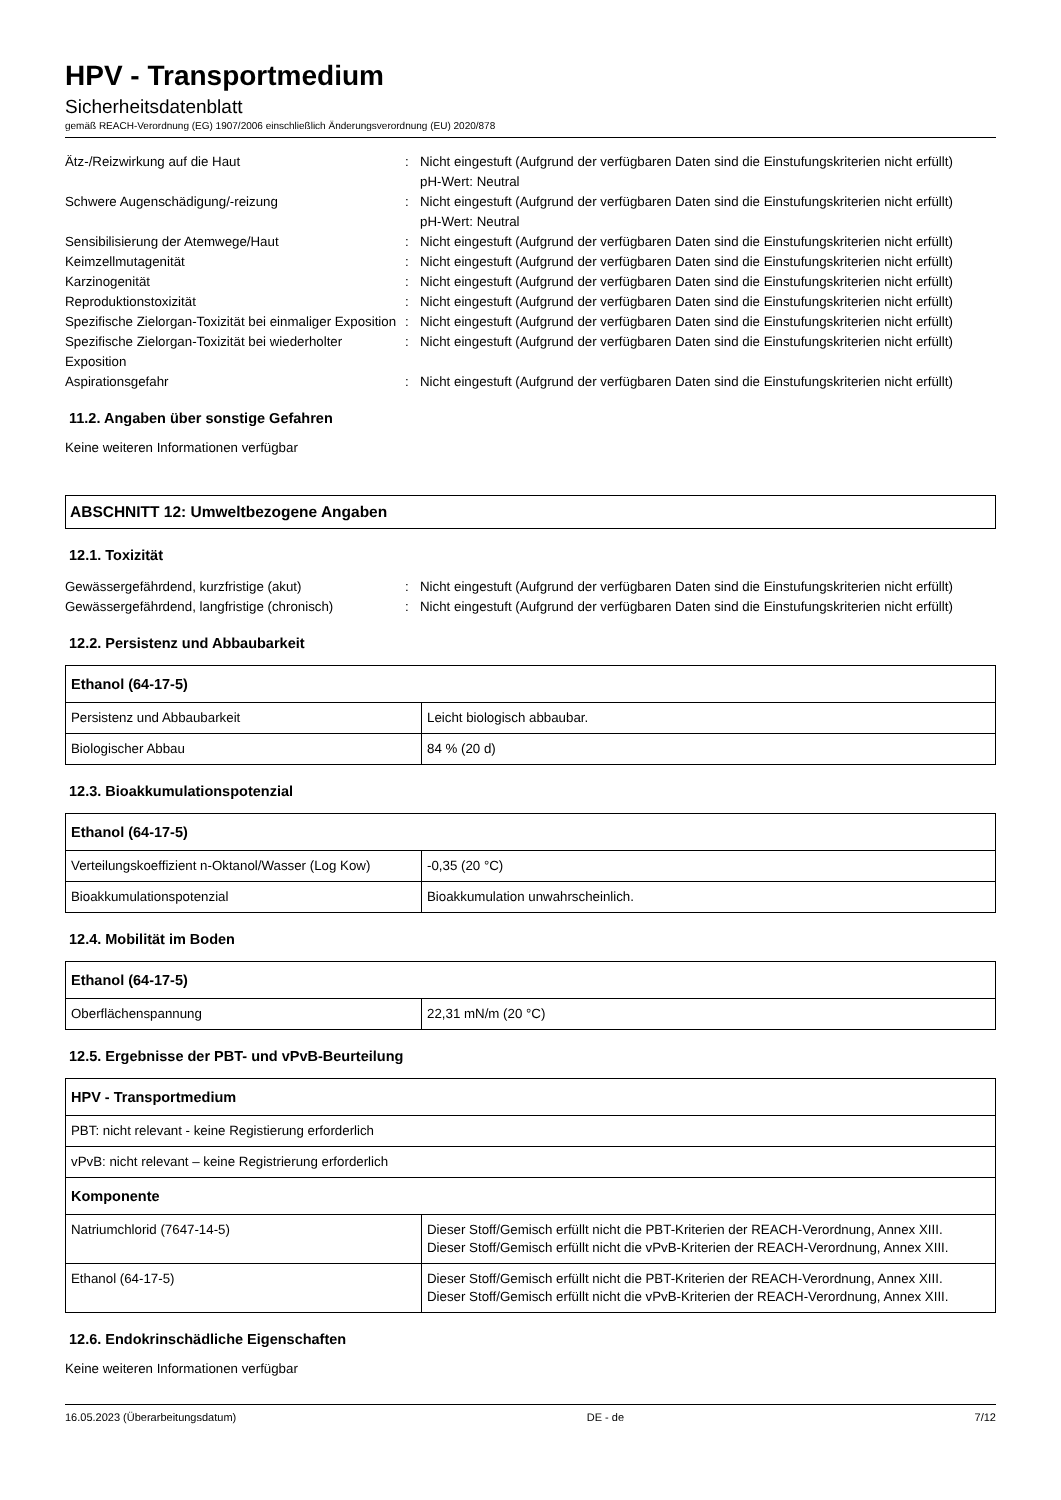HPV - Transportmedium
Sicherheitsdatenblatt
gemäß REACH-Verordnung (EG) 1907/2006 einschließlich Änderungsverordnung (EU) 2020/878
Ätz-/Reizwirkung auf die Haut : Nicht eingestuft (Aufgrund der verfügbaren Daten sind die Einstufungskriterien nicht erfüllt)
pH-Wert: Neutral
Schwere Augenschädigung/-reizung : Nicht eingestuft (Aufgrund der verfügbaren Daten sind die Einstufungskriterien nicht erfüllt)
pH-Wert: Neutral
Sensibilisierung der Atemwege/Haut : Nicht eingestuft (Aufgrund der verfügbaren Daten sind die Einstufungskriterien nicht erfüllt)
Keimzellmutagenität : Nicht eingestuft (Aufgrund der verfügbaren Daten sind die Einstufungskriterien nicht erfüllt)
Karzinogenität : Nicht eingestuft (Aufgrund der verfügbaren Daten sind die Einstufungskriterien nicht erfüllt)
Reproduktionstoxizität : Nicht eingestuft (Aufgrund der verfügbaren Daten sind die Einstufungskriterien nicht erfüllt)
Spezifische Zielorgan-Toxizität bei einmaliger Exposition
: Nicht eingestuft (Aufgrund der verfügbaren Daten sind die Einstufungskriterien nicht erfüllt)
Spezifische Zielorgan-Toxizität bei wiederholter Exposition
: Nicht eingestuft (Aufgrund der verfügbaren Daten sind die Einstufungskriterien nicht erfüllt)
Aspirationsgefahr : Nicht eingestuft (Aufgrund der verfügbaren Daten sind die Einstufungskriterien nicht erfüllt)
11.2. Angaben über sonstige Gefahren
Keine weiteren Informationen verfügbar
ABSCHNITT 12: Umweltbezogene Angaben
12.1. Toxizität
Gewässergefährdend, kurzfristige (akut) : Nicht eingestuft (Aufgrund der verfügbaren Daten sind die Einstufungskriterien nicht erfüllt)
Gewässergefährdend, langfristige (chronisch)
: Nicht eingestuft (Aufgrund der verfügbaren Daten sind die Einstufungskriterien nicht erfüllt)
12.2. Persistenz und Abbaubarkeit
| Ethanol (64-17-5) | |
| --- | --- |
| Persistenz und Abbaubarkeit | Leicht biologisch abbaubar. |
| Biologischer Abbau | 84 % (20 d) |
12.3. Bioakkumulationspotenzial
| Ethanol (64-17-5) | |
| --- | --- |
| Verteilungskoeffizient n-Oktanol/Wasser (Log Kow) | -0,35 (20 °C) |
| Bioakkumulationspotenzial | Bioakkumulation unwahrscheinlich. |
12.4. Mobilität im Boden
| Ethanol (64-17-5) | |
| --- | --- |
| Oberflächenspannung | 22,31 mN/m (20 °C) |
12.5. Ergebnisse der PBT- und vPvB-Beurteilung
| HPV - Transportmedium | |
| --- | --- |
| PBT: nicht relevant - keine Registierung erforderlich | |
| vPvB: nicht relevant – keine Registrierung erforderlich | |
| Komponente | |
| Natriumchlorid (7647-14-5) | Dieser Stoff/Gemisch erfüllt nicht die PBT-Kriterien der REACH-Verordnung, Annex XIII. Dieser Stoff/Gemisch erfüllt nicht die vPvB-Kriterien der REACH-Verordnung, Annex XIII. |
| Ethanol (64-17-5) | Dieser Stoff/Gemisch erfüllt nicht die PBT-Kriterien der REACH-Verordnung, Annex XIII. Dieser Stoff/Gemisch erfüllt nicht die vPvB-Kriterien der REACH-Verordnung, Annex XIII. |
12.6. Endokrinschädliche Eigenschaften
Keine weiteren Informationen verfügbar
16.05.2023 (Überarbeitungsdatum) DE - de 7/12